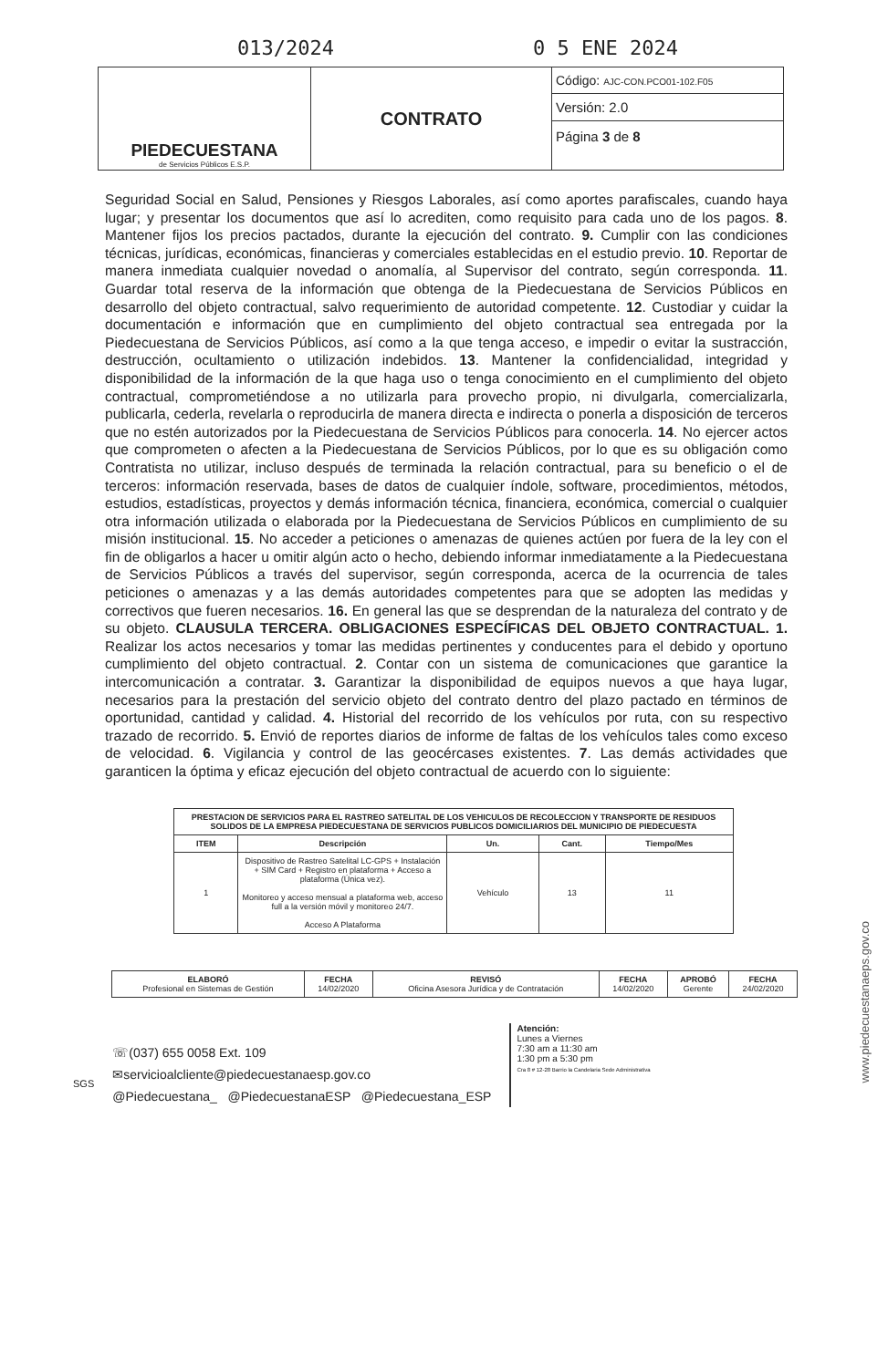013/2024 0 5 ENE 2024
| PIEDECUESTANA de Servicios Públicos E.S.P. | CONTRATO | Código: AJC-CON.PCO01-102.F05 |
| | | Versión: 2.0 |
| | | Página 3 de 8 |
Seguridad Social en Salud, Pensiones y Riesgos Laborales, así como aportes parafiscales, cuando haya lugar; y presentar los documentos que así lo acrediten, como requisito para cada uno de los pagos. 8. Mantener fijos los precios pactados, durante la ejecución del contrato. 9. Cumplir con las condiciones técnicas, jurídicas, económicas, financieras y comerciales establecidas en el estudio previo. 10. Reportar de manera inmediata cualquier novedad o anomalía, al Supervisor del contrato, según corresponda. 11. Guardar total reserva de la información que obtenga de la Piedecuestana de Servicios Públicos en desarrollo del objeto contractual, salvo requerimiento de autoridad competente. 12. Custodiar y cuidar la documentación e información que en cumplimiento del objeto contractual sea entregada por la Piedecuestana de Servicios Públicos, así como a la que tenga acceso, e impedir o evitar la sustracción, destrucción, ocultamiento o utilización indebidos. 13. Mantener la confidencialidad, integridad y disponibilidad de la información de la que haga uso o tenga conocimiento en el cumplimiento del objeto contractual, comprometiéndose a no utilizarla para provecho propio, ni divulgarla, comercializarla, publicarla, cederla, revelarla o reproducirla de manera directa e indirecta o ponerla a disposición de terceros que no estén autorizados por la Piedecuestana de Servicios Públicos para conocerla. 14. No ejercer actos que comprometen o afecten a la Piedecuestana de Servicios Públicos, por lo que es su obligación como Contratista no utilizar, incluso después de terminada la relación contractual, para su beneficio o el de terceros: información reservada, bases de datos de cualquier índole, software, procedimientos, métodos, estudios, estadísticas, proyectos y demás información técnica, financiera, económica, comercial o cualquier otra información utilizada o elaborada por la Piedecuestana de Servicios Públicos en cumplimiento de su misión institucional. 15. No acceder a peticiones o amenazas de quienes actúen por fuera de la ley con el fin de obligarlos a hacer u omitir algún acto o hecho, debiendo informar inmediatamente a la Piedecuestana de Servicios Públicos a través del supervisor, según corresponda, acerca de la ocurrencia de tales peticiones o amenazas y a las demás autoridades competentes para que se adopten las medidas y correctivos que fueren necesarios. 16. En general las que se desprendan de la naturaleza del contrato y de su objeto. CLAUSULA TERCERA. OBLIGACIONES ESPECÍFICAS DEL OBJETO CONTRACTUAL. 1. Realizar los actos necesarios y tomar las medidas pertinentes y conducentes para el debido y oportuno cumplimiento del objeto contractual. 2. Contar con un sistema de comunicaciones que garantice la intercomunicación a contratar. 3. Garantizar la disponibilidad de equipos nuevos a que haya lugar, necesarios para la prestación del servicio objeto del contrato dentro del plazo pactado en términos de oportunidad, cantidad y calidad. 4. Historial del recorrido de los vehículos por ruta, con su respectivo trazado de recorrido. 5. Envió de reportes diarios de informe de faltas de los vehículos tales como exceso de velocidad. 6. Vigilancia y control de las geocércases existentes. 7. Las demás actividades que garanticen la óptima y eficaz ejecución del objeto contractual de acuerdo con lo siguiente:
| PRESTACION DE SERVICIOS PARA EL RASTREO SATELITAL DE LOS VEHICULOS DE RECOLECCION Y TRANSPORTE DE RESIDUOS SOLIDOS DE LA EMPRESA PIEDECUESTANA DE SERVICIOS PUBLICOS DOMICILIARIOS DEL MUNICIPIO DE PIEDECUESTA | | | | |
| --- | --- | --- | --- | --- |
| ITEM | Descripción | Un. | Cant. | Tiempo/Mes |
| 1 | Dispositivo de Rastreo Satelital LC-GPS + Instalación + SIM Card + Registro en plataforma + Acceso a plataforma (Única vez). Monitoreo y acceso mensual a plataforma web, acceso full a la versión móvil y monitoreo 24/7. Acceso A Plataforma | Vehículo | 13 | 11 |
| ELABORÓ Profesional en Sistemas de Gestión | FECHA 14/02/2020 | REVISÓ Oficina Asesora Jurídica y de Contratación | FECHA 14/02/2020 | APROBÓ Gerente | FECHA 24/02/2020 |
SGS
☏(037) 655 0058 Ext. 109
✉servicioalcliente@piedecuestanaesp.gov.co
@Piedecuestana_ @PiedecuestanaESP @Piedecuestana_ESP
Atención:
Lunes a Viernes
7:30 am a 11:30 am
1:30 pm a 5:30 pm
Cra 8 # 12-28 Barrio la Candelaria Sede Administrativa
www.piedecuestanaeps.gov.co